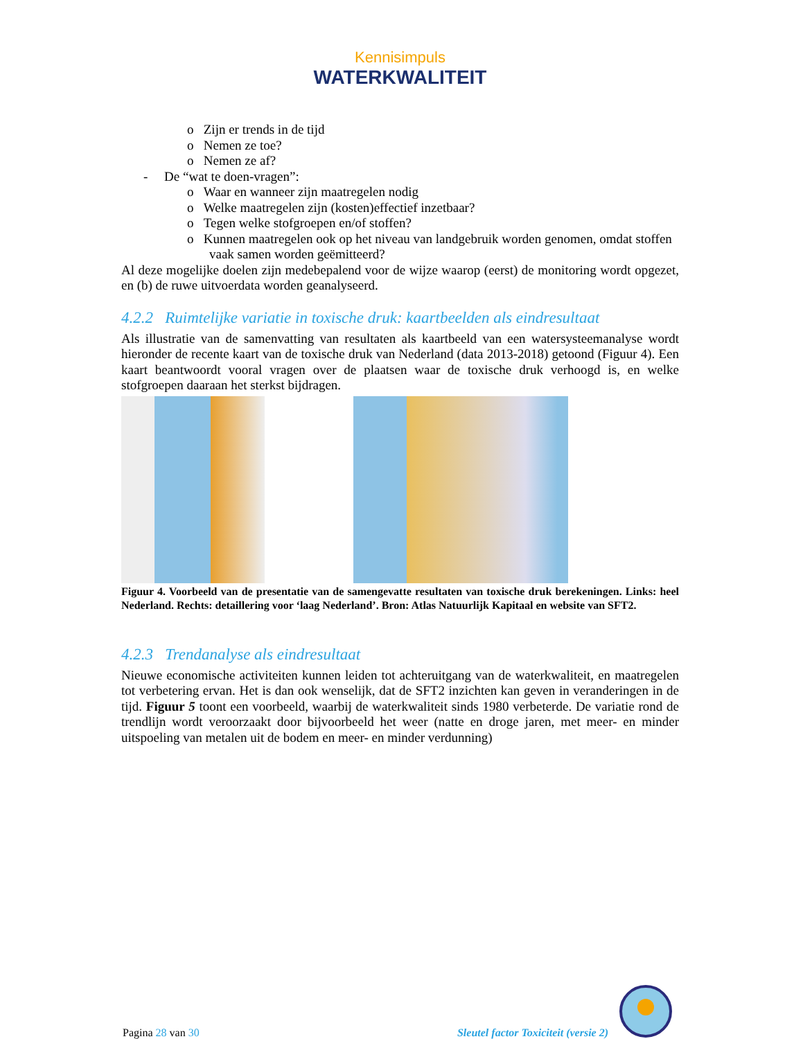Kennisimpuls
WATERKWALITEIT
o Zijn er trends in de tijd
o Nemen ze toe?
o Nemen ze af?
- De “wat te doen-vragen”:
o Waar en wanneer zijn maatregelen nodig
o Welke maatregelen zijn (kosten)effectief inzetbaar?
o Tegen welke stofgroepen en/of stoffen?
o Kunnen maatregelen ook op het niveau van landgebruik worden genomen, omdat stoffen vaak samen worden geëmitteerd?
Al deze mogelijke doelen zijn medebepalend voor de wijze waarop (eerst) de monitoring wordt opgezet, en (b) de ruwe uitvoerdata worden geanalyseerd.
4.2.2 Ruimtelijke variatie in toxische druk: kaartbeelden als eindresultaat
Als illustratie van de samenvatting van resultaten als kaartbeeld van een watersysteemanalyse wordt hieronder de recente kaart van de toxische druk van Nederland (data 2013-2018) getoond (Figuur 4). Een kaart beantwoordt vooral vragen over de plaatsen waar de toxische druk verhoogd is, en welke stofgroepen daaraan het sterkst bijdragen.
Figuur 4. Voorbeeld van de presentatie van de samengevatte resultaten van toxische druk berekeningen. Links: heel Nederland. Rechts: detaillering voor ‘laag Nederland’. Bron: Atlas Natuurlijk Kapitaal en website van SFT2.
4.2.3 Trendanalyse als eindresultaat
Nieuwe economische activiteiten kunnen leiden tot achteruitgang van de waterkwaliteit, en maatregelen tot verbetering ervan. Het is dan ook wenselijk, dat de SFT2 inzichten kan geven in veranderingen in de tijd. Figuur 5 toont een voorbeeld, waarbij de waterkwaliteit sinds 1980 verbeterde. De variatie rond de trendlijn wordt veroorzaakt door bijvoorbeeld het weer (natte en droge jaren, met meer- en minder uitspoeling van metalen uit de bodem en meer- en minder verdunning)
Pagina 28 van 30
Sleutel factor Toxiciteit (versie 2)